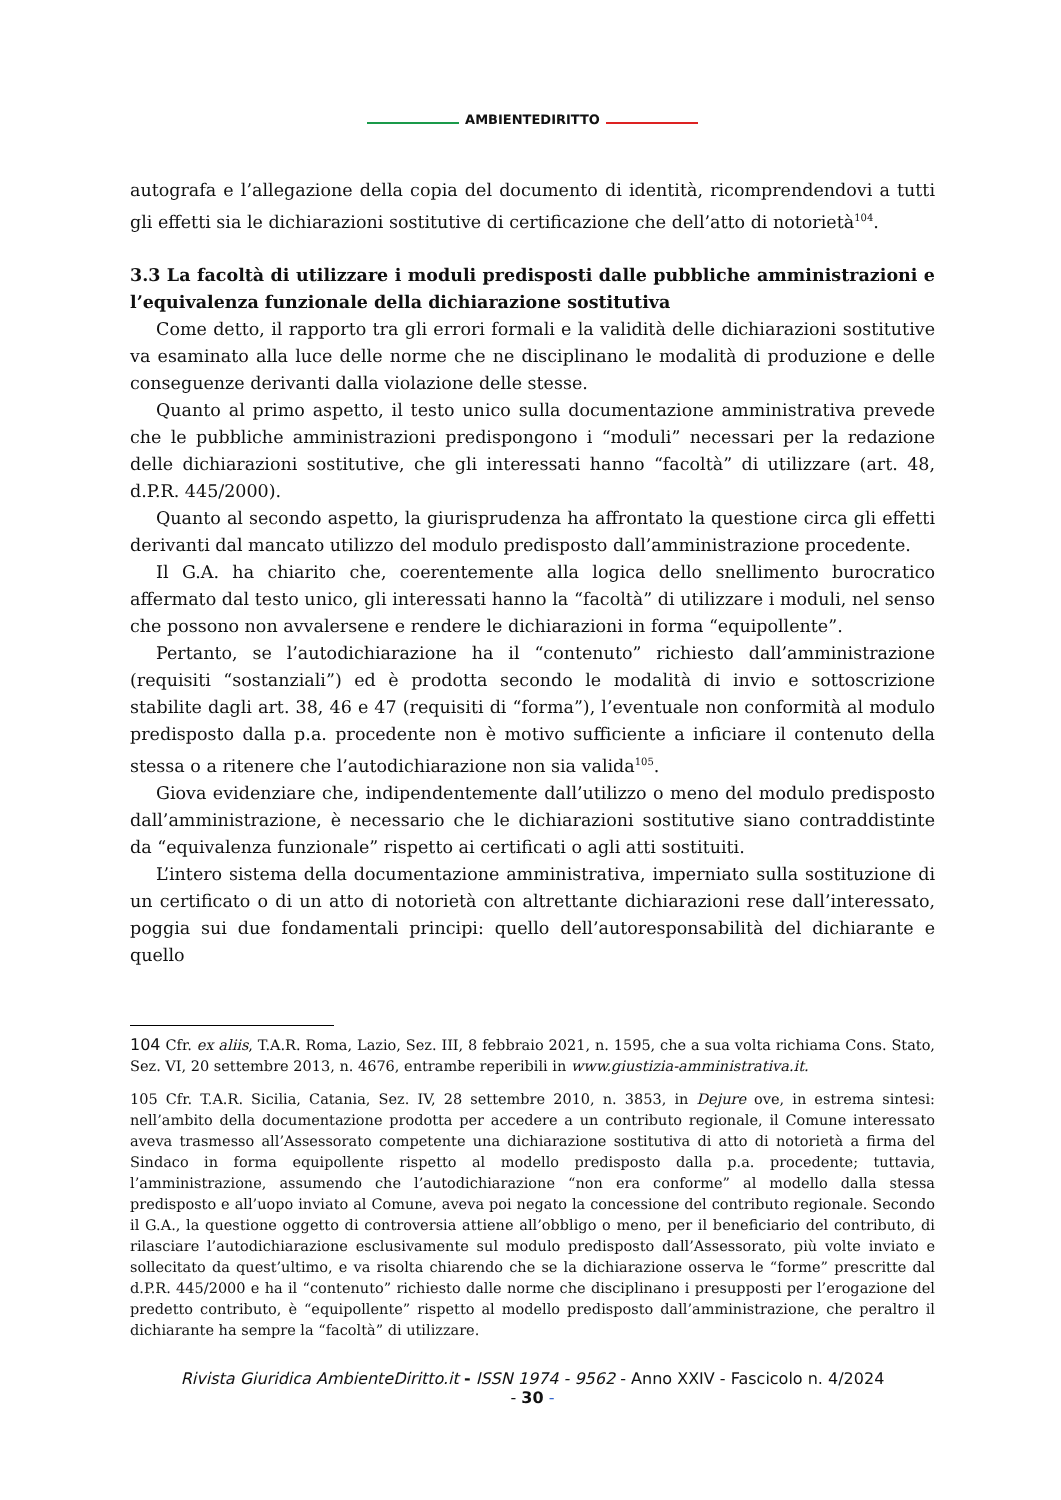AMBIENTEDIRITTO
autografa e l’allegazione della copia del documento di identità, ricomprendendovi a tutti gli effetti sia le dichiarazioni sostitutive di certificazione che dell’atto di notorietà<sup>104</sup>.
3.3 La facoltà di utilizzare i moduli predisposti dalle pubbliche amministrazioni e l’equivalenza funzionale della dichiarazione sostitutiva
Come detto, il rapporto tra gli errori formali e la validità delle dichiarazioni sostitutive va esaminato alla luce delle norme che ne disciplinano le modalità di produzione e delle conseguenze derivanti dalla violazione delle stesse.
Quanto al primo aspetto, il testo unico sulla documentazione amministrativa prevede che le pubbliche amministrazioni predispongono i “moduli” necessari per la redazione delle dichiarazioni sostitutive, che gli interessati hanno “facoltà” di utilizzare (art. 48, d.P.R. 445/2000).
Quanto al secondo aspetto, la giurisprudenza ha affrontato la questione circa gli effetti derivanti dal mancato utilizzo del modulo predisposto dall’amministrazione procedente.
Il G.A. ha chiarito che, coerentemente alla logica dello snellimento burocratico affermato dal testo unico, gli interessati hanno la “facoltà” di utilizzare i moduli, nel senso che possono non avvalersene e rendere le dichiarazioni in forma “equipollente”.
Pertanto, se l’autodichiarazione ha il “contenuto” richiesto dall’amministrazione (requisiti “sostanziali”) ed è prodotta secondo le modalità di invio e sottoscrizione stabilite dagli art. 38, 46 e 47 (requisiti di “forma”), l’eventuale non conformità al modulo predisposto dalla p.a. procedente non è motivo sufficiente a inficiare il contenuto della stessa o a ritenere che l’autodichiarazione non sia valida<sup>105</sup>.
Giova evidenziare che, indipendentemente dall’utilizzo o meno del modulo predisposto dall’amministrazione, è necessario che le dichiarazioni sostitutive siano contraddistinte da “equivalenza funzionale” rispetto ai certificati o agli atti sostituiti.
L’intero sistema della documentazione amministrativa, imperniato sulla sostituzione di un certificato o di un atto di notorietà con altrettante dichiarazioni rese dall’interessato, poggia sui due fondamentali principi: quello dell’autoresponsabilità del dichiarante e quello
104 Cfr. ex aliis, T.A.R. Roma, Lazio, Sez. III, 8 febbraio 2021, n. 1595, che a sua volta richiama Cons. Stato, Sez. VI, 20 settembre 2013, n. 4676, entrambe reperibili in www.giustizia-amministrativa.it.
105 Cfr. T.A.R. Sicilia, Catania, Sez. IV, 28 settembre 2010, n. 3853, in Dejure ove, in estrema sintesi: nell’ambito della documentazione prodotta per accedere a un contributo regionale, il Comune interessato aveva trasmesso all’Assessorato competente una dichiarazione sostitutiva di atto di notorietà a firma del Sindaco in forma equipollente rispetto al modello predisposto dalla p.a. procedente; tuttavia, l’amministrazione, assumendo che l’autodichiarazione “non era conforme” al modello dalla stessa predisposto e all’uopo inviato al Comune, aveva poi negato la concessione del contributo regionale. Secondo il G.A., la questione oggetto di controversia attiene all’obbligo o meno, per il beneficiario del contributo, di rilasciare l’autodichiarazione esclusivamente sul modulo predisposto dall’Assessorato, più volte inviato e sollecitato da quest’ultimo, e va risolta chiarendo che se la dichiarazione osserva le “forme” prescritte dal d.P.R. 445/2000 e ha il “contenuto” richiesto dalle norme che disciplinano i presupposti per l’erogazione del predetto contributo, è “equipollente” rispetto al modello predisposto dall’amministrazione, che peraltro il dichiarante ha sempre la “facoltà” di utilizzare.
Rivista Giuridica AmbienteDiritto.it - ISSN 1974 - 9562 - Anno XXIV - Fascicolo n. 4/2024
- 30 -